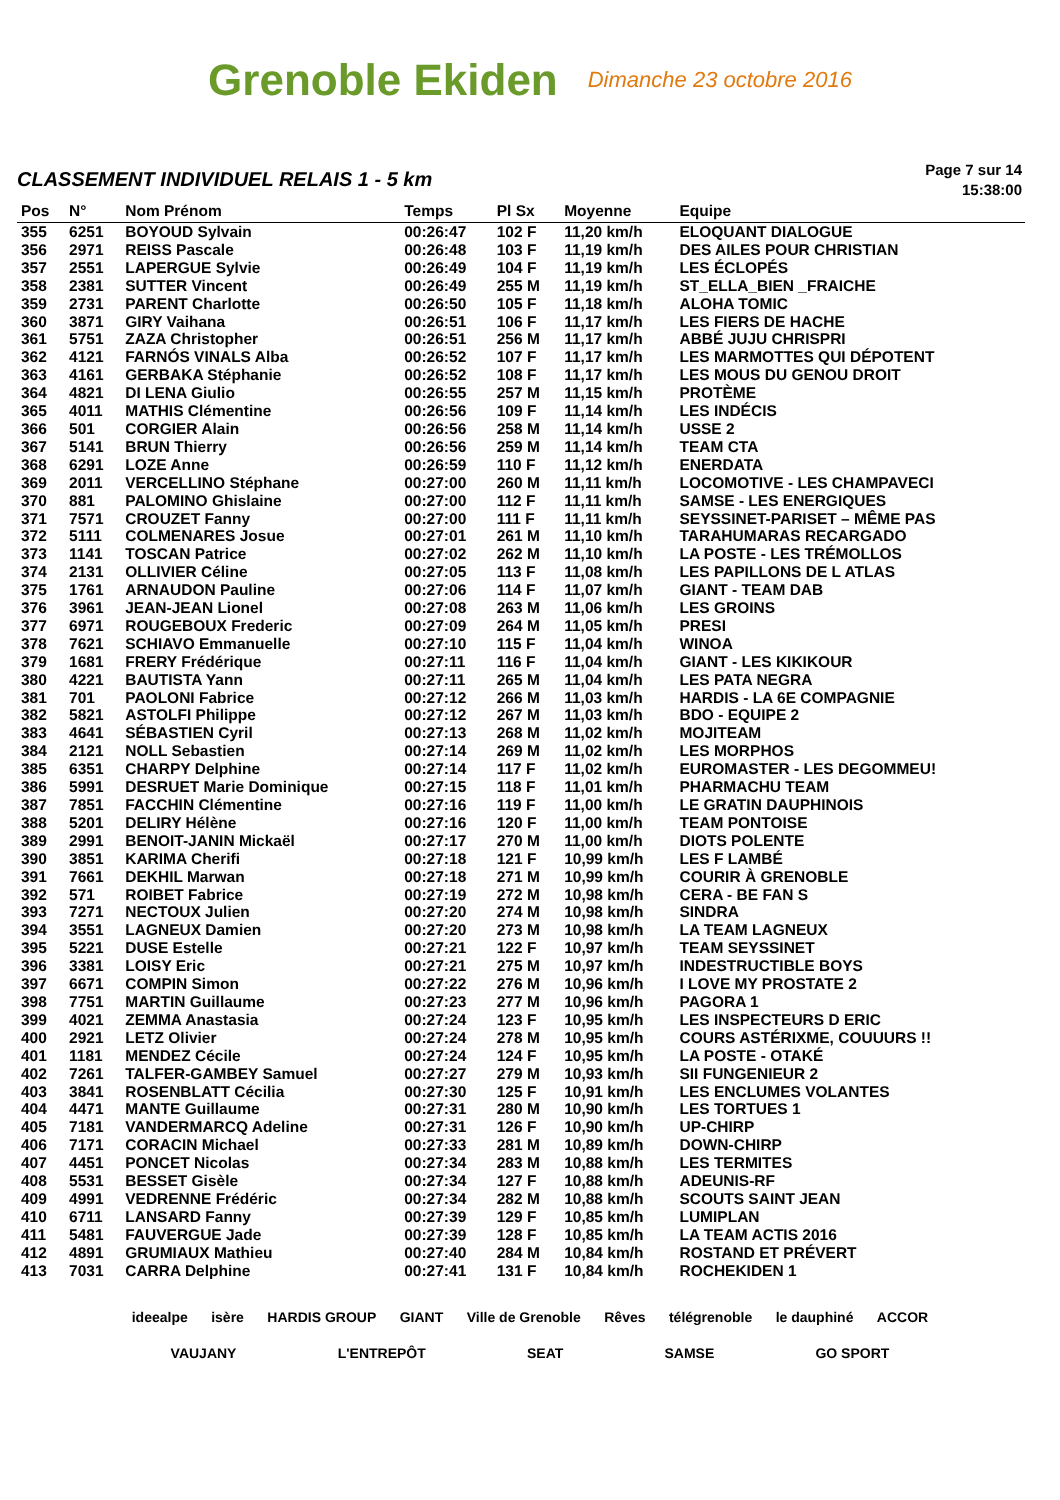Grenoble Ekiden
Dimanche 23 octobre 2016
CLASSEMENT INDIVIDUEL RELAIS 1 - 5 km
Page 7 sur 14
15:38:00
| Pos | N° | Nom Prénom | Temps | Pl Sx | Moyenne | Equipe |
| --- | --- | --- | --- | --- | --- | --- |
| 355 | 6251 | BOYOUD Sylvain | 00:26:47 | 102 F | 11,20 km/h | ELOQUANT DIALOGUE |
| 356 | 2971 | REISS Pascale | 00:26:48 | 103 F | 11,19 km/h | DES AILES POUR CHRISTIAN |
| 357 | 2551 | LAPERGUE Sylvie | 00:26:49 | 104 F | 11,19 km/h | LES ÉCLOPÉS |
| 358 | 2381 | SUTTER Vincent | 00:26:49 | 255 M | 11,19 km/h | ST_ELLA_BIEN _FRAICHE |
| 359 | 2731 | PARENT Charlotte | 00:26:50 | 105 F | 11,18 km/h | ALOHA TOMIC |
| 360 | 3871 | GIRY Vaihana | 00:26:51 | 106 F | 11,17 km/h | LES FIERS DE HACHE |
| 361 | 5751 | ZAZA Christopher | 00:26:51 | 256 M | 11,17 km/h | ABBÉ JUJU CHRISPRI |
| 362 | 4121 | FARNÓS VINALS Alba | 00:26:52 | 107 F | 11,17 km/h | LES MARMOTTES QUI DÉPOTENT |
| 363 | 4161 | GERBAKA Stéphanie | 00:26:52 | 108 F | 11,17 km/h | LES MOUS DU GENOU DROIT |
| 364 | 4821 | DI LENA Giulio | 00:26:55 | 257 M | 11,15 km/h | PROTÈME |
| 365 | 4011 | MATHIS Clémentine | 00:26:56 | 109 F | 11,14 km/h | LES INDÉCIS |
| 366 | 501 | CORGIER Alain | 00:26:56 | 258 M | 11,14 km/h | USSE 2 |
| 367 | 5141 | BRUN Thierry | 00:26:56 | 259 M | 11,14 km/h | TEAM CTA |
| 368 | 6291 | LOZE Anne | 00:26:59 | 110 F | 11,12 km/h | ENERDATA |
| 369 | 2011 | VERCELLINO Stéphane | 00:27:00 | 260 M | 11,11 km/h | LOCOMOTIVE - LES CHAMPAVECI |
| 370 | 881 | PALOMINO Ghislaine | 00:27:00 | 112 F | 11,11 km/h | SAMSE - LES ENERGIQUES |
| 371 | 7571 | CROUZET Fanny | 00:27:00 | 111 F | 11,11 km/h | SEYSSINET-PARISET – MÊME PAS |
| 372 | 5111 | COLMENARES Josue | 00:27:01 | 261 M | 11,10 km/h | TARAHUMARAS RECARGADO |
| 373 | 1141 | TOSCAN Patrice | 00:27:02 | 262 M | 11,10 km/h | LA POSTE - LES TRÉMOLLOS |
| 374 | 2131 | OLLIVIER Céline | 00:27:05 | 113 F | 11,08 km/h | LES PAPILLONS DE L ATLAS |
| 375 | 1761 | ARNAUDON Pauline | 00:27:06 | 114 F | 11,07 km/h | GIANT - TEAM DAB |
| 376 | 3961 | JEAN-JEAN Lionel | 00:27:08 | 263 M | 11,06 km/h | LES GROINS |
| 377 | 6971 | ROUGEBOUX Frederic | 00:27:09 | 264 M | 11,05 km/h | PRESI |
| 378 | 7621 | SCHIAVO Emmanuelle | 00:27:10 | 115 F | 11,04 km/h | WINOA |
| 379 | 1681 | FRERY Frédérique | 00:27:11 | 116 F | 11,04 km/h | GIANT - LES KIKIKOUR |
| 380 | 4221 | BAUTISTA Yann | 00:27:11 | 265 M | 11,04 km/h | LES PATA NEGRA |
| 381 | 701 | PAOLONI Fabrice | 00:27:12 | 266 M | 11,03 km/h | HARDIS - LA 6E COMPAGNIE |
| 382 | 5821 | ASTOLFI Philippe | 00:27:12 | 267 M | 11,03 km/h | BDO - EQUIPE 2 |
| 383 | 4641 | SÉBASTIEN Cyril | 00:27:13 | 268 M | 11,02 km/h | MOJITEAM |
| 384 | 2121 | NOLL Sebastien | 00:27:14 | 269 M | 11,02 km/h | LES MORPHOS |
| 385 | 6351 | CHARPY Delphine | 00:27:14 | 117 F | 11,02 km/h | EUROMASTER - LES DEGOMMEU! |
| 386 | 5991 | DESRUET Marie Dominique | 00:27:15 | 118 F | 11,01 km/h | PHARMACHU TEAM |
| 387 | 7851 | FACCHIN Clémentine | 00:27:16 | 119 F | 11,00 km/h | LE GRATIN DAUPHINOIS |
| 388 | 5201 | DELIRY Hélène | 00:27:16 | 120 F | 11,00 km/h | TEAM PONTOISE |
| 389 | 2991 | BENOIT-JANIN Mickaël | 00:27:17 | 270 M | 11,00 km/h | DIOTS POLENTE |
| 390 | 3851 | KARIMA Cherifi | 00:27:18 | 121 F | 10,99 km/h | LES F LAMBÉ |
| 391 | 7661 | DEKHIL Marwan | 00:27:18 | 271 M | 10,99 km/h | COURIR À GRENOBLE |
| 392 | 571 | ROIBET Fabrice | 00:27:19 | 272 M | 10,98 km/h | CERA - BE FAN S |
| 393 | 7271 | NECTOUX Julien | 00:27:20 | 274 M | 10,98 km/h | SINDRA |
| 394 | 3551 | LAGNEUX Damien | 00:27:20 | 273 M | 10,98 km/h | LA TEAM LAGNEUX |
| 395 | 5221 | DUSE Estelle | 00:27:21 | 122 F | 10,97 km/h | TEAM SEYSSINET |
| 396 | 3381 | LOISY Eric | 00:27:21 | 275 M | 10,97 km/h | INDESTRUCTIBLE BOYS |
| 397 | 6671 | COMPIN Simon | 00:27:22 | 276 M | 10,96 km/h | I LOVE MY PROSTATE 2 |
| 398 | 7751 | MARTIN Guillaume | 00:27:23 | 277 M | 10,96 km/h | PAGORA 1 |
| 399 | 4021 | ZEMMA Anastasia | 00:27:24 | 123 F | 10,95 km/h | LES INSPECTEURS D ERIC |
| 400 | 2921 | LETZ Olivier | 00:27:24 | 278 M | 10,95 km/h | COURS ASTÉRIXME, COUUURS !! |
| 401 | 1181 | MENDEZ Cécile | 00:27:24 | 124 F | 10,95 km/h | LA POSTE - OTAKÉ |
| 402 | 7261 | TALFER-GAMBEY Samuel | 00:27:27 | 279 M | 10,93 km/h | SII FUNGENIEUR 2 |
| 403 | 3841 | ROSENBLATT Cécilia | 00:27:30 | 125 F | 10,91 km/h | LES ENCLUMES VOLANTES |
| 404 | 4471 | MANTE Guillaume | 00:27:31 | 280 M | 10,90 km/h | LES TORTUES 1 |
| 405 | 7181 | VANDERMARCQ Adeline | 00:27:31 | 126 F | 10,90 km/h | UP-CHIRP |
| 406 | 7171 | CORACIN Michael | 00:27:33 | 281 M | 10,89 km/h | DOWN-CHIRP |
| 407 | 4451 | PONCET Nicolas | 00:27:34 | 283 M | 10,88 km/h | LES TERMITES |
| 408 | 5531 | BESSET Gisèle | 00:27:34 | 127 F | 10,88 km/h | ADEUNIS-RF |
| 409 | 4991 | VEDRENNE Frédéric | 00:27:34 | 282 M | 10,88 km/h | SCOUTS SAINT JEAN |
| 410 | 6711 | LANSARD Fanny | 00:27:39 | 129 F | 10,85 km/h | LUMIPLAN |
| 411 | 5481 | FAUVERGUE Jade | 00:27:39 | 128 F | 10,85 km/h | LA TEAM ACTIS 2016 |
| 412 | 4891 | GRUMIAUX Mathieu | 00:27:40 | 284 M | 10,84 km/h | ROSTAND ET PRÉVERT |
| 413 | 7031 | CARRA Delphine | 00:27:41 | 131 F | 10,84 km/h | ROCHEKIDEN 1 |
ideealpe isère HARDIS GROUP GIANT Ville de Grenoble Rêves télégrenoble le dauphiné ACCOR VAUJANY L'ENTREPÔT SEAT SAMSE GO SPORT